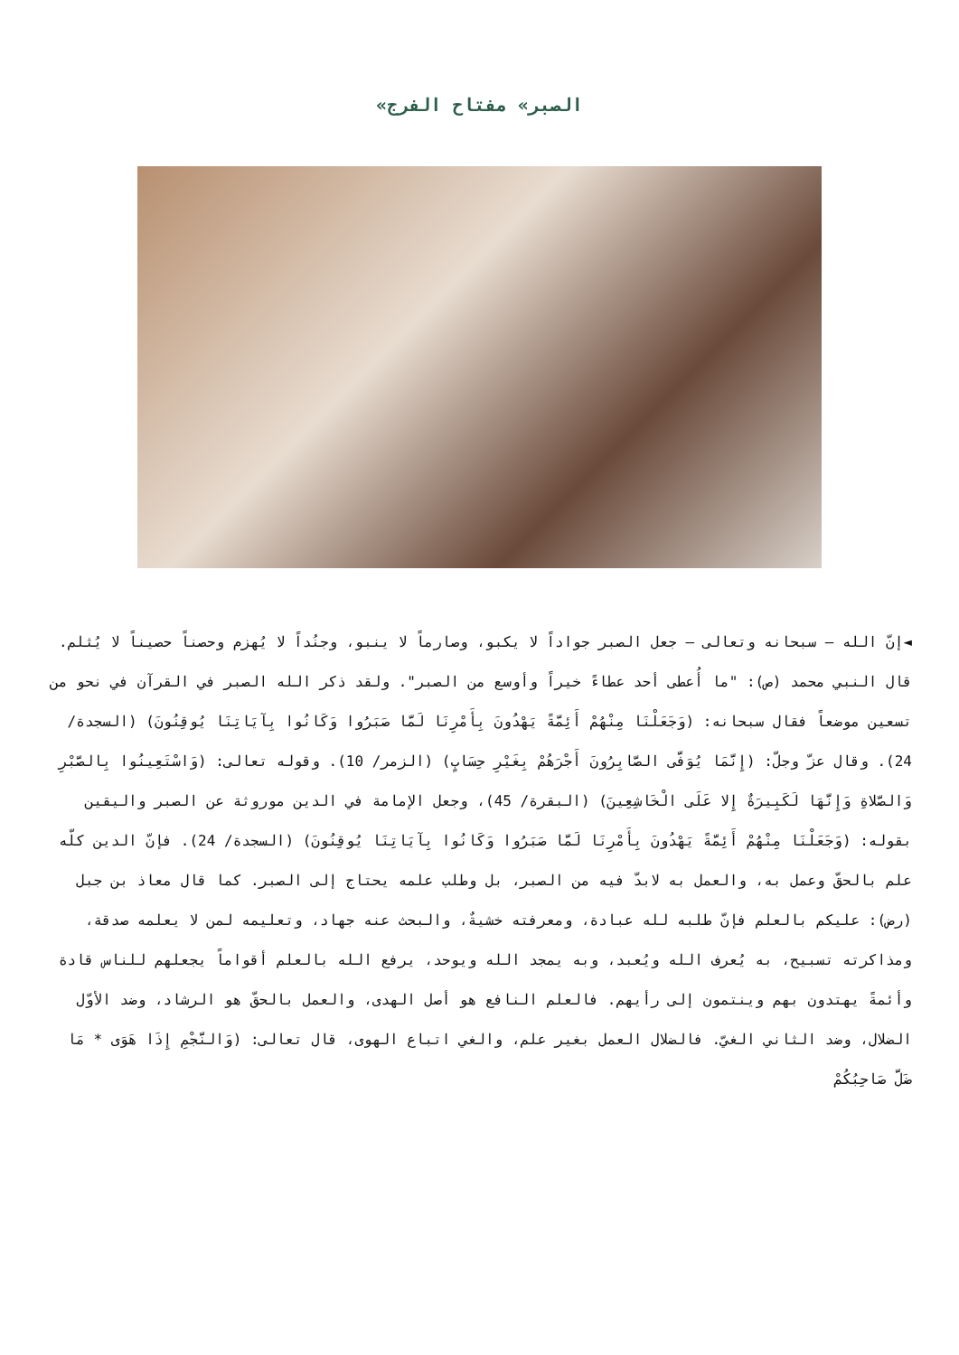«الصبر» مفتاح الفرج
◄إنّ الله – سبحانه وتعالى – جعل الصبر جواداً لا يكبو، وصارماً لا ينبو، وجنُداً لا يُهزم وحصناً حصيناً لا يُثلم. قال النبي محمد (ص): "ما أُعطى أحد عطاءً خيراً وأوسع من الصبر". ولقد ذكر الله الصبر في القرآن في نحو من تسعين موضعاً فقال سبحانه: (وَجَعَلْنَا مِنْهُمْ أَئِمَّةً يَهْدُونَ بِأَمْرِنَا لَمَّا صَبَرُوا وَكَانُوا بِآيَاتِنَا يُوقِنُونَ) (السجدة/ 24). وقال عزّ وجلّ: (إِنَّمَا يُوَفَّى الصَّابِرُونَ أَجْرَهُمْ بِغَيْرِ حِسَابٍ) (الزمر/ 10). وقوله تعالى: (وَاسْتَعِينُوا بِالصَّبْرِ وَالصَّلاةِ وَإِنَّهَا لَكَبِيرَةٌ إِلا عَلَى الْخَاشِعِينَ) (البقرة/ 45)، وجعل الإمامة في الدين موروثة عن الصبر واليقين بقوله: (وَجَعَلْنَا مِنْهُمْ أَئِمَّةً يَهْدُونَ بِأَمْرِنَا لَمَّا صَبَرُوا وَكَانُوا بِآيَاتِنَا يُوقِنُونَ) (السجدة/ 24). فإنّ الدين كلّه علم بالحقّ وعمل به، والعمل به لابدّ فيه من الصبر، بل وطلب علمه يحتاج إلى الصبر. كما قال معاذ بن جبل (رض): عليكم بالعلم فإنّ طلبه لله عبادة، ومعرفته خشيةٌ، والبحث عنه جهاد، وتعليمه لمن لا يعلمه صدقة، ومذاكرته تسبيح، به يُعرف الله ويُعبد، وبه يمجد الله ويوحد، يرفع الله بالعلم أقواماً يجعلهم للناس قادة وأئمةً يهتدون بهم وينتمون إلى رأيهم. فالعلم النافع هو أصل الهدى، والعمل بالحقّ هو الرشاد، وضد الأوّل الضلال، وضد الثاني الغيّ. فالضلال العمل بغير علم، والغي اتباع الهوى، قال تعالى: (وَالنَّجْمِ إِذَا هَوَى * مَا ضَلَّ صَاحِبُكُمْ